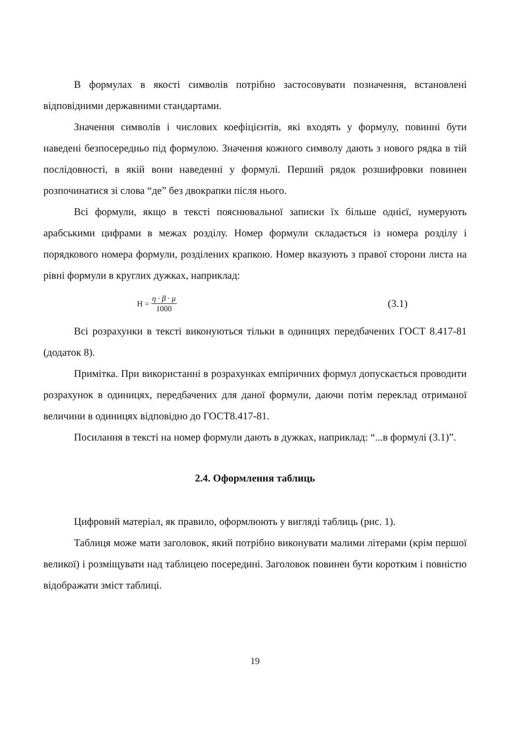В формулах в якості символів потрібно застосовувати позначення, встановлені відповідними державними стандартами.
Значення символів і числових коефіцієнтів, які входять у формулу, повинні бути наведені безпосередньо під формулою. Значення кожного символу дають з нового рядка в тій послідовності, в якій вони наведенні у формулі. Перший рядок розшифровки повинен розпочинатися зі слова “де” без двокрапки після нього.
Всі формули, якщо в тексті пояснювальної записки їх більше однієї, нумерують арабськими цифрами в межах розділу. Номер формули складається із номера розділу і порядкового номера формули, розділених крапкою. Номер вказують з правої сторони листа на рівні формули в круглих дужках, наприклад:
H = η · β · μ 1000 (3.1)
Всі розрахунки в тексті виконуються тільки в одиницях передбачених ГОСТ 8.417-81 (додаток 8).
Примітка. При використанні в розрахунках емпіричних формул допускається проводити розрахунок в одиницях, передбачених для даної формули, даючи потім переклад отриманої величини в одиницях відповідно до ГОСТ8.417-81.
Посилання в тексті на номер формули дають в дужках, наприклад: “...в формулі (3.1)”.
2.4. Оформлення таблиць
Цифровий матеріал, як правило, оформлюють у вигляді таблиць (рис. 1).
Таблиця може мати заголовок, який потрібно виконувати малими літерами (крім першої великої) і розміщувати над таблицею посередині. Заголовок повинен бути коротким і повністю відображати зміст таблиці.
19